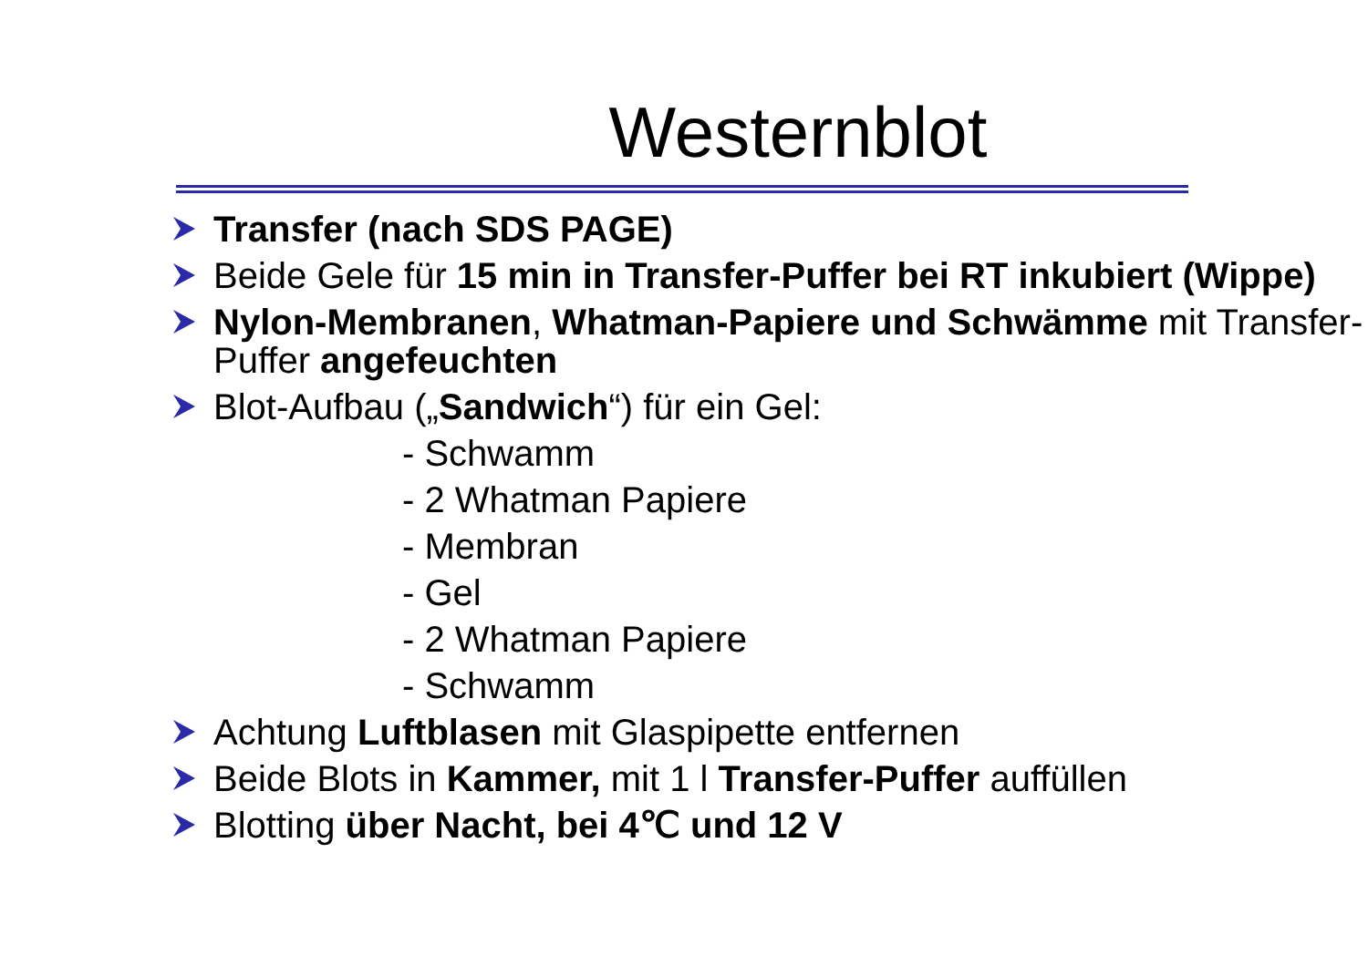Westernblot
Transfer (nach SDS PAGE)
Beide Gele für 15 min in Transfer-Puffer bei RT inkubiert (Wippe)
Nylon-Membranen, Whatman-Papiere und Schwämme mit Transfer-Puffer angefeuchten
Blot-Aufbau („Sandwich“) für ein Gel:
- Schwamm
- 2 Whatman Papiere
- Membran
- Gel
- 2 Whatman Papiere
- Schwamm
Achtung Luftblasen mit Glaspipette entfernen
Beide Blots in Kammer, mit 1 l Transfer-Puffer auffüllen
Blotting über Nacht, bei 4℃ und 12 V